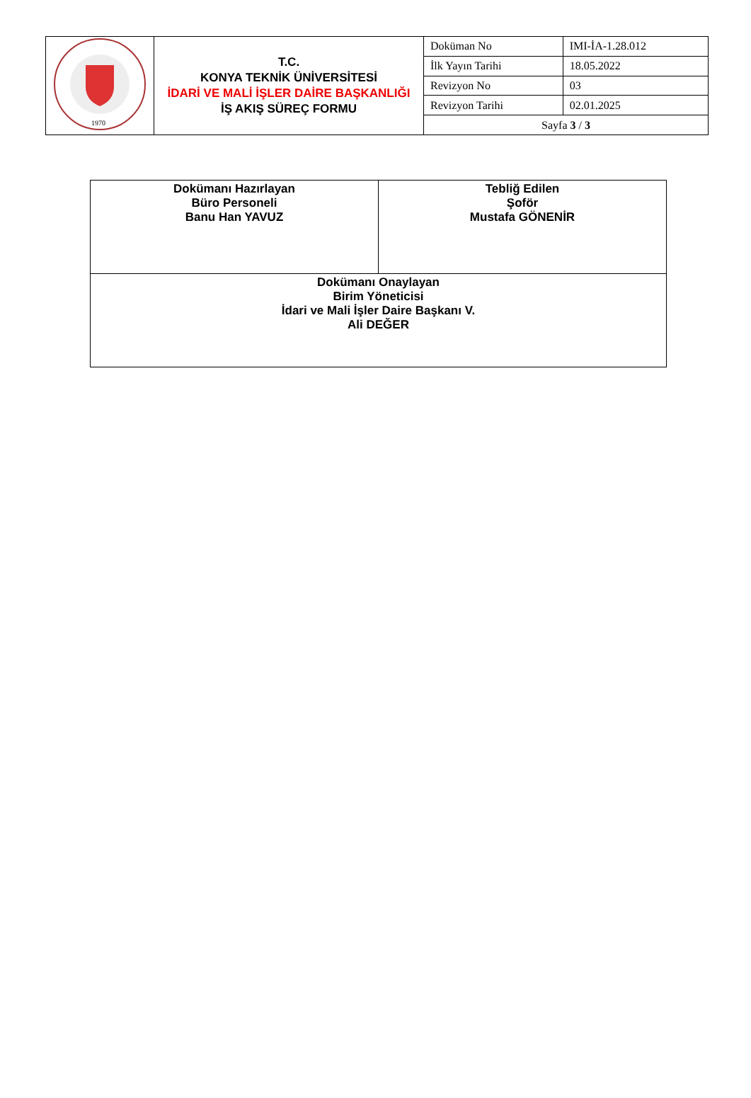| 1970 | T.C. KONYA TEKNİK ÜNİVERSİTESİ İDARİ VE MALİ İŞLER DAİRE BAŞKANLIĞI İŞ AKIŞ SÜREÇ FORMU | Doküman No | IMI-İA-1.28.012 |
| | | İlk Yayın Tarihi | 18.05.2022 |
| | | Revizyon No | 03 |
| | | Revizyon Tarihi | 02.01.2025 |
| | | Sayfa 3 / 3 | |
| Dokümanı Hazırlayan Büro Personeli Banu Han YAVUZ | Tebliğ Edilen Şoför Mustafa GÖNENİR |
| Dokümanı Onaylayan Birim Yöneticisi İdari ve Mali İşler Daire Başkanı V. Ali DEĞER | |